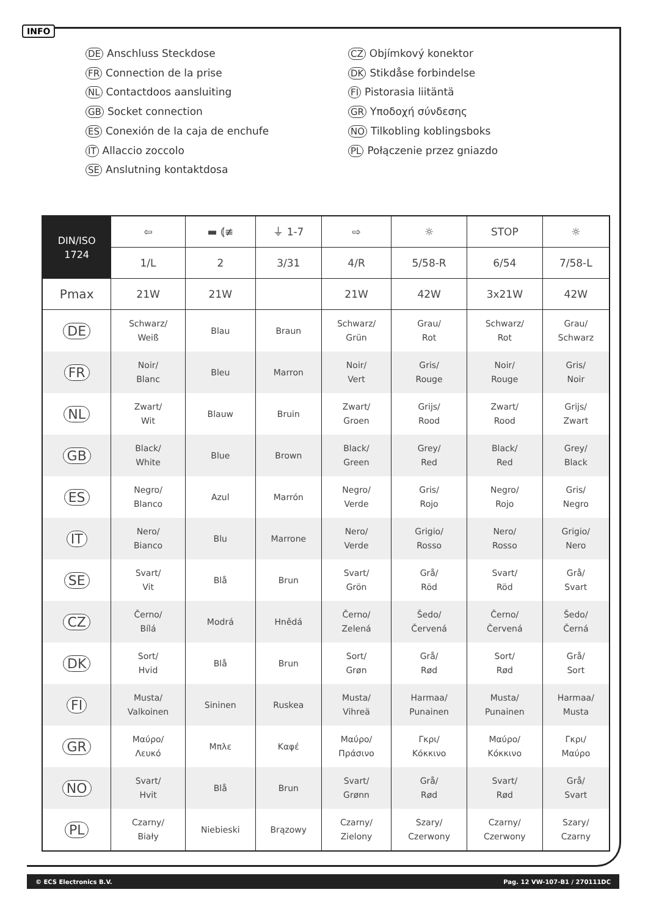INFO
DE Anschluss Steckdose
FR Connection de la prise
NL Contactdoos aansluiting
GB Socket connection
ES Conexión de la caja de enchufe
IT Allaccio zoccolo
SE Anslutning kontaktdosa
CZ Objímkový konektor
DK Stikdåse forbindelse
FI Pistorasia liitäntä
GR Υποδοχή σύνδεσης
NO Tilkobling koblingsboks
PL Połączenie przez gniazdo
| DIN/ISO 1724 | ⇦ | ▬ ⦅≢ | ⏚ 1-7 | ⇨ | ☼ | STOP | ☼ |
| --- | --- | --- | --- | --- | --- | --- | --- |
| | 1/L | 2 | 3/31 | 4/R | 5/58-R | 6/54 | 7/58-L |
| Pmax | 21W | 21W | | 21W | 42W | 3x21W | 42W |
| DE | Schwarz/ Weiß | Blau | Braun | Schwarz/ Grün | Grau/ Rot | Schwarz/ Rot | Grau/ Schwarz |
| FR | Noir/ Blanc | Bleu | Marron | Noir/ Vert | Gris/ Rouge | Noir/ Rouge | Gris/ Noir |
| NL | Zwart/ Wit | Blauw | Bruin | Zwart/ Groen | Grijs/ Rood | Zwart/ Rood | Grijs/ Zwart |
| GB | Black/ White | Blue | Brown | Black/ Green | Grey/ Red | Black/ Red | Grey/ Black |
| ES | Negro/ Blanco | Azul | Marrón | Negro/ Verde | Gris/ Rojo | Negro/ Rojo | Gris/ Negro |
| IT | Nero/ Bianco | Blu | Marrone | Nero/ Verde | Grigio/ Rosso | Nero/ Rosso | Grigio/ Nero |
| SE | Svart/ Vit | Blå | Brun | Svart/ Grön | Grå/ Röd | Svart/ Röd | Grå/ Svart |
| CZ | Černo/ Bílá | Modrá | Hnědá | Černo/ Zelená | Šedo/ Červená | Černo/ Červená | Šedo/ Černá |
| DK | Sort/ Hvid | Blå | Brun | Sort/ Grøn | Grå/ Rød | Sort/ Rød | Grå/ Sort |
| FI | Musta/ Valkoinen | Sininen | Ruskea | Musta/ Vihreä | Harmaa/ Punainen | Musta/ Punainen | Harmaa/ Musta |
| GR | Μαύρο/ Λευκό | Μπλε | Καφέ | Μαύρο/ Πράσινο | Γκρι/ Κόκκινο | Μαύρο/ Κόκκινο | Γκρι/ Μαύρο |
| NO | Svart/ Hvit | Blå | Brun | Svart/ Grønn | Grå/ Rød | Svart/ Rød | Grå/ Svart |
| PL | Czarny/ Biały | Niebieski | Brązowy | Czarny/ Zielony | Szary/ Czerwony | Czarny/ Czerwony | Szary/ Czarny |
© ECS Electronics B.V. Pag. 12 VW-107-B1 / 270111DC